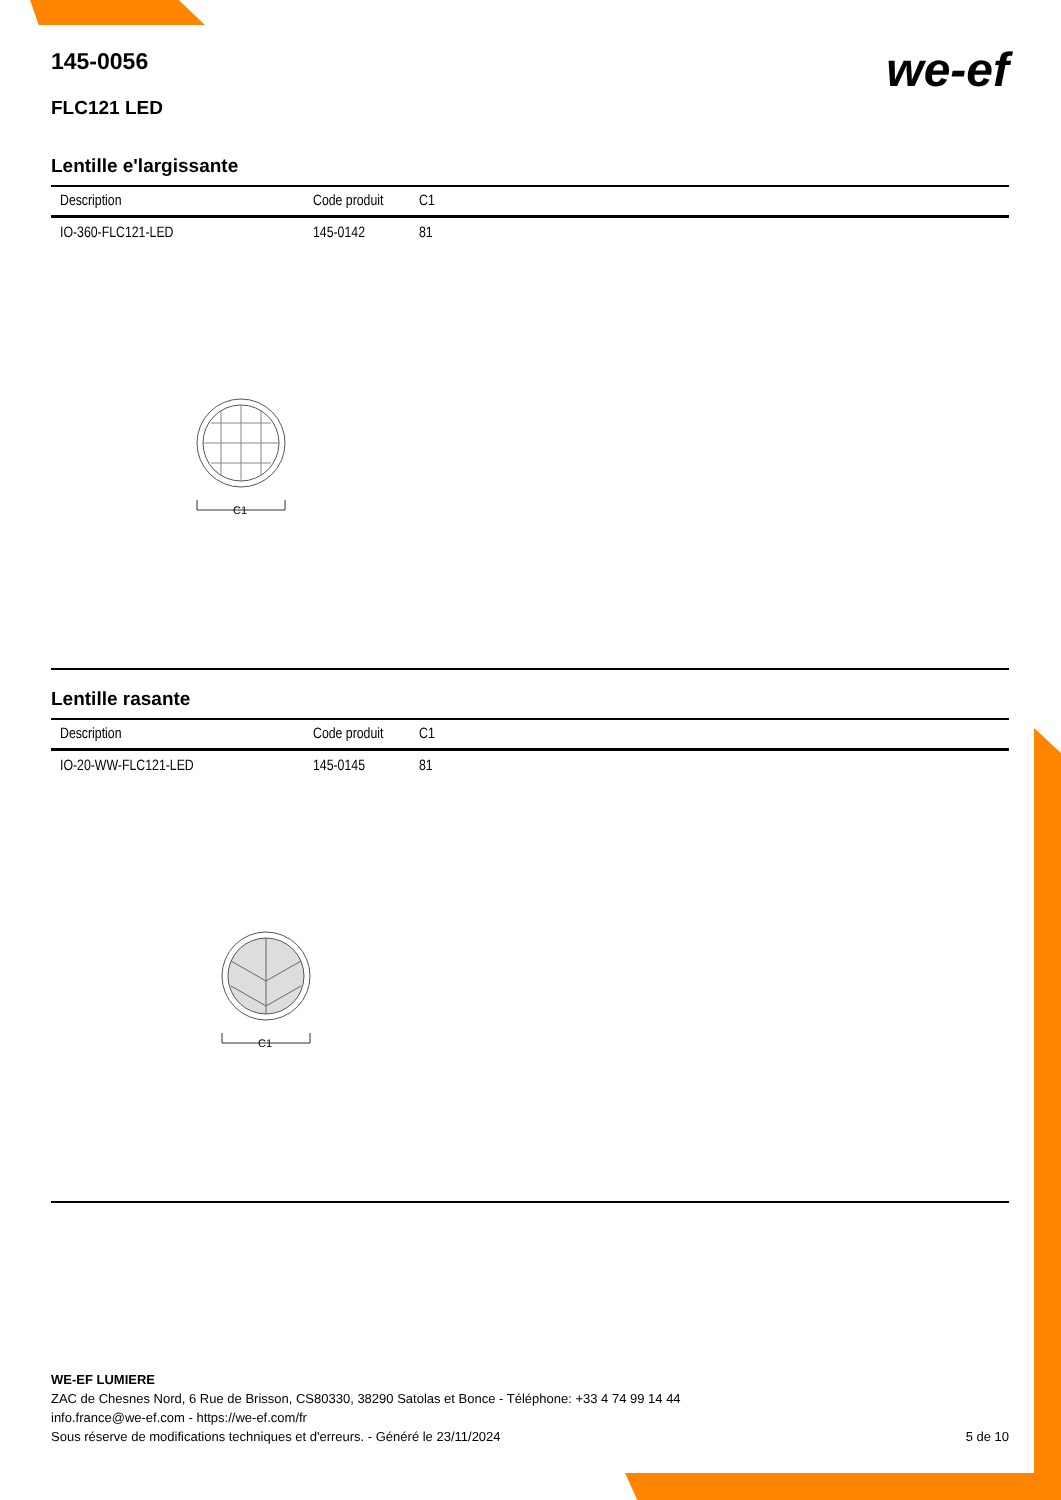145-0056
we-ef
FLC121 LED
Lentille e'largissante
| Description | Code produit | C1 |
| --- | --- | --- |
| IO-360-FLC121-LED | 145-0142 | 81 |
C1
Lentille rasante
| Description | Code produit | C1 |
| --- | --- | --- |
| IO-20-WW-FLC121-LED | 145-0145 | 81 |
C1
WE-EF LUMIERE
ZAC de Chesnes Nord, 6 Rue de Brisson, CS80330, 38290 Satolas et Bonce - Téléphone: +33 4 74 99 14 44
info.france@we-ef.com - https://we-ef.com/fr
Sous réserve de modifications techniques et d'erreurs. - Généré le 23/11/2024 5 de 10